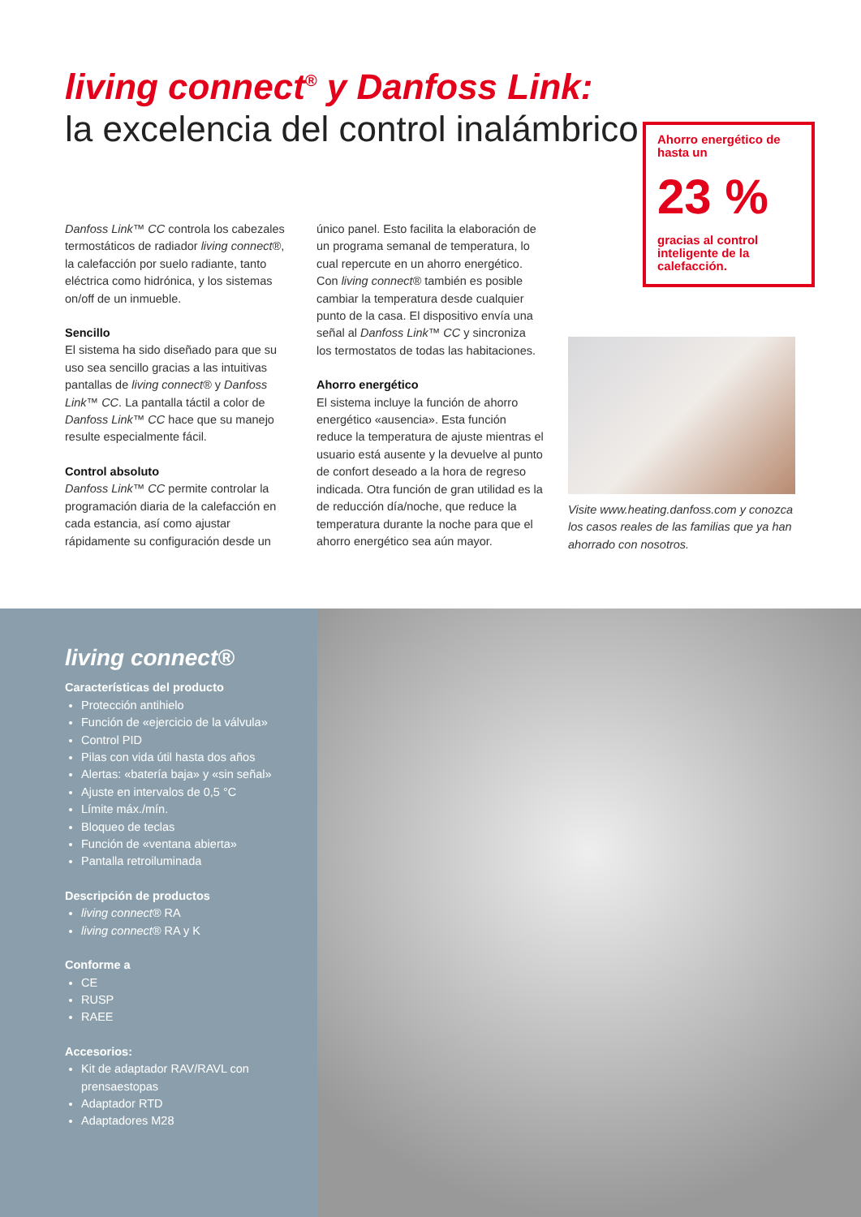living connect<sup>®</sup> y Danfoss Link:
la excelencia del control inalámbrico
Ahorro energético de hasta un
23 %
gracias al control inteligente de la calefacción.
Danfoss Link™ CC controla los cabezales termostáticos de radiador living connect®, la calefacción por suelo radiante, tanto eléctrica como hidrónica, y los sistemas on/off de un inmueble.
Sencillo
El sistema ha sido diseñado para que su uso sea sencillo gracias a las intuitivas pantallas de living connect® y Danfoss Link™ CC. La pantalla táctil a color de Danfoss Link™ CC hace que su manejo resulte especialmente fácil.
Control absoluto
Danfoss Link™ CC permite controlar la programación diaria de la calefacción en cada estancia, así como ajustar rápidamente su configuración desde un
único panel. Esto facilita la elaboración de un programa semanal de temperatura, lo cual repercute en un ahorro energético. Con living connect® también es posible cambiar la temperatura desde cualquier punto de la casa. El dispositivo envía una señal al Danfoss Link™ CC y sincroniza los termostatos de todas las habitaciones.
Ahorro energético
El sistema incluye la función de ahorro energético «ausencia». Esta función reduce la temperatura de ajuste mientras el usuario está ausente y la devuelve al punto de confort deseado a la hora de regreso indicada. Otra función de gran utilidad es la de reducción día/noche, que reduce la temperatura durante la noche para que el ahorro energético sea aún mayor.
Visite www.heating.danfoss.com y conozca los casos reales de las familias que ya han ahorrado con nosotros.
living connect®
Características del producto
Protección antihielo
Función de «ejercicio de la válvula»
Control PID
Pilas con vida útil hasta dos años
Alertas: «batería baja» y «sin señal»
Ajuste en intervalos de 0,5 °C
Límite máx./mín.
Bloqueo de teclas
Función de «ventana abierta»
Pantalla retroiluminada
Descripción de productos
living connect® RA
living connect® RA y K
Conforme a
CE
RUSP
RAEE
Accesorios:
Kit de adaptador RAV/RAVL con prensaestopas
Adaptador RTD
Adaptadores M28